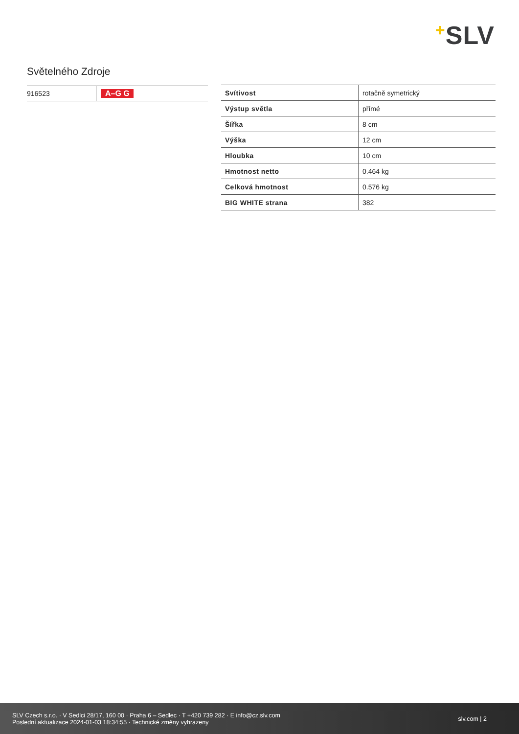+SLV
Světelného Zdroje
| 916523 | A–G G |
| Svítivost | rotačně symetrický |
| Výstup světla | přímé |
| Šířka | 8 cm |
| Výška | 12 cm |
| Hloubka | 10 cm |
| Hmotnost netto | 0.464 kg |
| Celková hmotnost | 0.576 kg |
| BIG WHITE strana | 382 |
SLV Czech s.r.o. · V Sedlci 28/17, 160 00 · Praha 6 – Sedlec · T +420 739 282 · E info@cz.slv.com
Poslední aktualizace 2024-01-03 18:34:55 · Technické změny vyhrazeny
slv.com | 2